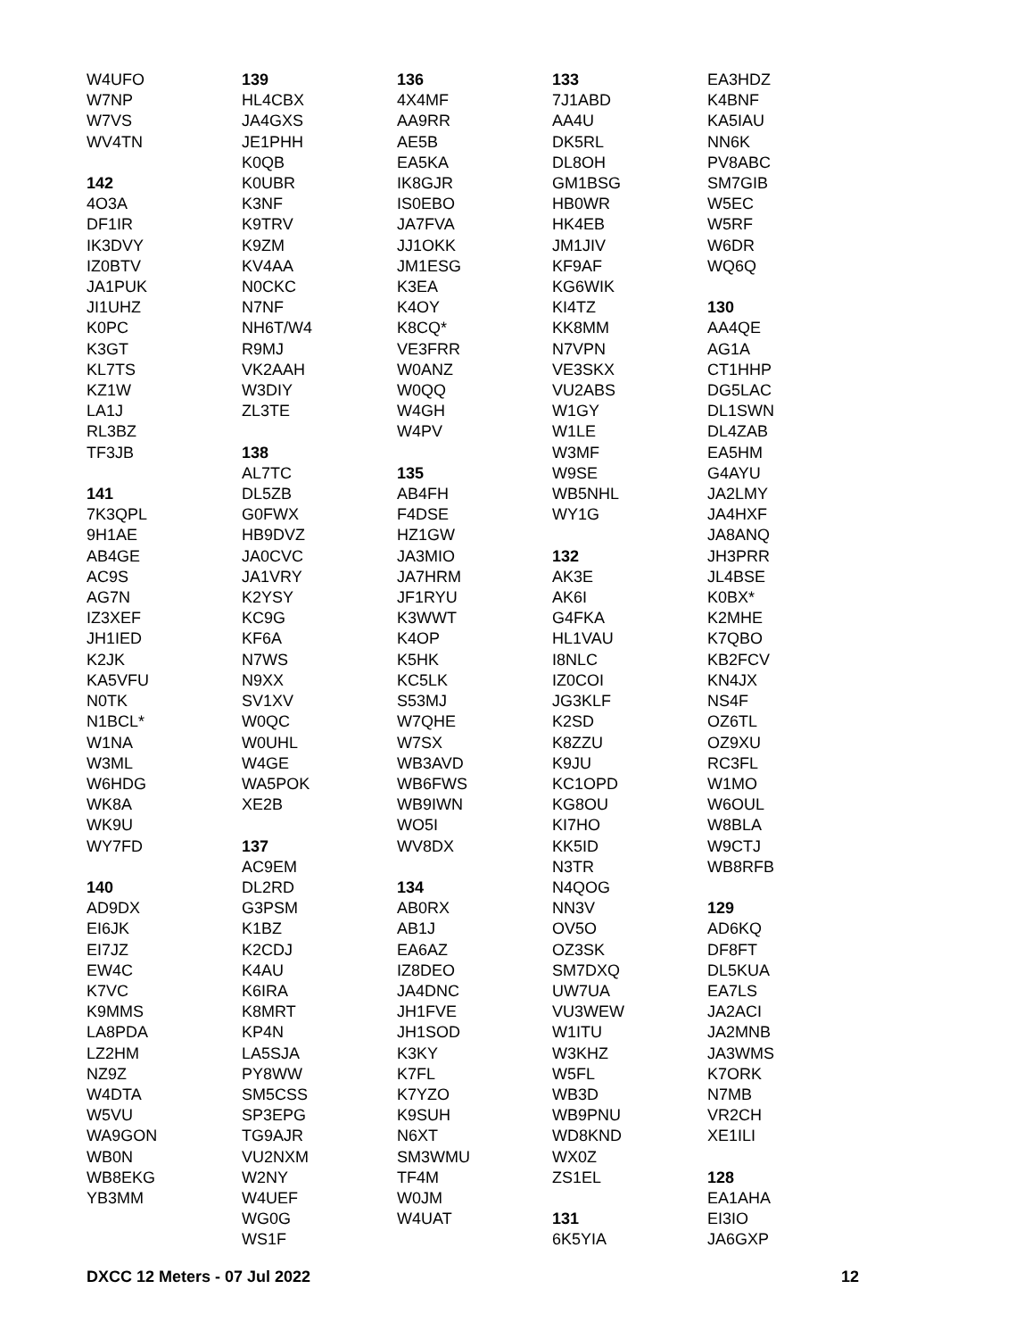W4UFO
W7NP
W7VS
WV4TN
142
4O3A
DF1IR
IK3DVY
IZ0BTV
JA1PUK
JI1UHZ
K0PC
K3GT
KL7TS
KZ1W
LA1J
RL3BZ
TF3JB
141
7K3QPL
9H1AE
AB4GE
AC9S
AG7N
IZ3XEF
JH1IED
K2JK
KA5VFU
N0TK
N1BCL*
W1NA
W3ML
W6HDG
WK8A
WK9U
WY7FD
140
AD9DX
EI6JK
EI7JZ
EW4C
K7VC
K9MMS
LA8PDA
LZ2HM
NZ9Z
W4DTA
W5VU
WA9GON
WB0N
WB8EKG
YB3MM
139
HL4CBX
JA4GXS
JE1PHH
K0QB
K0UBR
K3NF
K9TRV
K9ZM
KV4AA
N0CKC
N7NF
NH6T/W4
R9MJ
VK2AAH
W3DIY
ZL3TE
138
AL7TC
DL5ZB
G0FWX
HB9DVZ
JA0CVC
JA1VRY
K2YSY
KC9G
KF6A
N7WS
N9XX
SV1XV
W0QC
W0UHL
W4GE
WA5POK
XE2B
137
AC9EM
DL2RD
G3PSM
K1BZ
K2CDJ
K4AU
K6IRA
K8MRT
KP4N
LA5SJA
PY8WW
SM5CSS
SP3EPG
TG9AJR
VU2NXM
W2NY
W4UEF
WG0G
WS1F
136
4X4MF
AA9RR
AE5B
EA5KA
IK8GJR
IS0EBO
JA7FVA
JJ1OKK
JM1ESG
K3EA
K4OY
K8CQ*
VE3FRR
W0ANZ
W0QQ
W4GH
W4PV
135
AB4FH
F4DSE
HZ1GW
JA3MIO
JA7HRM
JF1RYU
K3WWT
K4OP
K5HK
KC5LK
S53MJ
W7QHE
W7SX
WB3AVD
WB6FWS
WB9IWN
WO5I
WV8DX
134
AB0RX
AB1J
EA6AZ
IZ8DEO
JA4DNC
JH1FVE
JH1SOD
K3KY
K7FL
K7YZO
K9SUH
N6XT
SM3WMU
TF4M
W0JM
W4UAT
133
7J1ABD
AA4U
DK5RL
DL8OH
GM1BSG
HB0WR
HK4EB
JM1JIV
KF9AF
KG6WIK
KI4TZ
KK8MM
N7VPN
VE3SKX
VU2ABS
W1GY
W1LE
W3MF
W9SE
WB5NHL
WY1G
132
AK3E
AK6I
G4FKA
HL1VAU
I8NLC
IZ0COI
JG3KLF
K2SD
K8ZZU
K9JU
KC1OPD
KG8OU
KI7HO
KK5ID
N3TR
N4QOG
NN3V
OV5O
OZ3SK
SM7DXQ
UW7UA
VU3WEW
W1ITU
W3KHZ
W5FL
WB3D
WB9PNU
WD8KND
WX0Z
ZS1EL
131
6K5YIA
EA3HDZ
K4BNF
KA5IAU
NN6K
PV8ABC
SM7GIB
W5EC
W5RF
W6DR
WQ6Q
130
AA4QE
AG1A
CT1HHP
DG5LAC
DL1SWN
DL4ZAB
EA5HM
G4AYU
JA2LMY
JA4HXF
JA8ANQ
JH3PRR
JL4BSE
K0BX*
K2MHE
K7QBO
KB2FCV
KN4JX
NS4F
OZ6TL
OZ9XU
RC3FL
W1MO
W6OUL
W8BLA
W9CTJ
WB8RFB
129
AD6KQ
DF8FT
DL5KUA
EA7LS
JA2ACI
JA2MNB
JA3WMS
K7ORK
N7MB
VR2CH
XE1ILI
128
EA1AHA
EI3IO
JA6GXP
DXCC 12 Meters - 07 Jul 2022 12